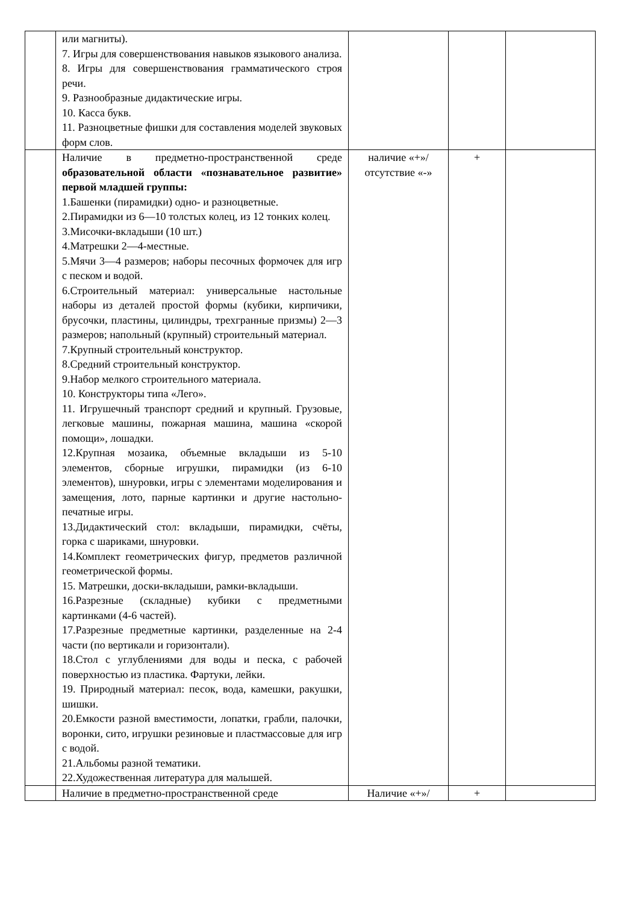| | или магниты). 7. Игры для совершенствования навыков языкового анализа. 8. Игры для совершенствования грамматического строя речи. 9. Разнообразные дидактические игры. 10. Касса букв. 11. Разноцветные фишки для составления моделей звуковых форм слов. | | | |
| | Наличие в предметно-пространственной среде образовательной области «познавательное развитие» первой младшей группы: 1.Башенки (пирамидки) одно- и разноцветные. 2.Пирамидки из 6—10 толстых колец, из 12 тонких колец. 3.Мисочки-вкладыши (10 шт.) 4.Матрешки 2—4-местные. 5.Мячи 3—4 размеров; наборы песочных формочек для игр с песком и водой. 6.Строительный материал: универсальные настольные наборы из деталей простой формы (кубики, кирпичики, брусочки, пластины, цилиндры, трехгранные призмы) 2—3 размеров; напольный (крупный) строительный материал. 7.Крупный строительный конструктор. 8.Средний строительный конструктор. 9.Набор мелкого строительного материала. 10. Конструкторы типа «Лего». 11. Игрушечный транспорт средний и крупный. Грузовые, легковые машины, пожарная машина, машина «скорой помощи», лошадки. 12.Крупная мозаика, объемные вкладыши из 5-10 элементов, сборные игрушки, пирамидки (из 6-10 элементов), шнуровки, игры с элементами моделирования и замещения, лото, парные картинки и другие настольно-печатные игры. 13.Дидактический стол: вкладыши, пирамидки, счёты, горка с шариками, шнуровки. 14.Комплект геометрических фигур, предметов различной геометрической формы. 15. Матрешки, доски-вкладыши, рамки-вкладыши. 16.Разрезные (складные) кубики с предметными картинками (4-6 частей). 17.Разрезные предметные картинки, разделенные на 2-4 части (по вертикали и горизонтали). 18.Стол с углублениями для воды и песка, с рабочей поверхностью из пластика. Фартуки, лейки. 19. Природный материал: песок, вода, камешки, ракушки, шишки. 20.Емкости разной вместимости, лопатки, грабли, палочки, воронки, сито, игрушки резиновые и пластмассовые для игр с водой. 21.Альбомы разной тематики. 22.Художественная литература для малышей. | наличие «+»/ отсутствие «-» | + | |
| | Наличие в предметно-пространственной среде | Наличие «+»/ | + | |